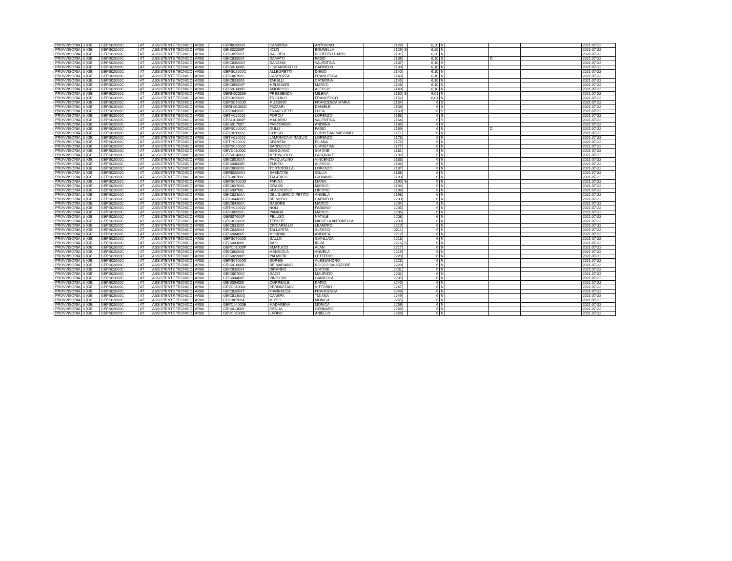| PROVVISORIA | 3 | GE | GEPS02000C | AT | ASSISTENTE TECNICO | AR08 | I | GERI02000N | CAMBREA | ANTONINO | 2128 | | 6,20 | N | | | | 2021-07-22 |
| PROVVISORIA | 3 | GE | GEPS02000C | AT | ASSISTENTE TECNICO | AR08 | I | GEIS02200P | IOZZI | BRUNELLA | 2129 | S | 6,20 | N | | | | 2021-07-22 |
| PROVVISORIA | 3 | GE | GEPS02000C | AT | ASSISTENTE TECNICO | AR08 | I | GEIC85500T | DAL BEN | ROBERTO DARIO | 2131 | | 6,20 | N | | | | 2021-07-22 |
| PROVVISORIA | 3 | GE | GEPS02000C | AT | ASSISTENTE TECNICO | AR08 | I | GEIC838004 | DAMATO | FABIO | 2136 | | 6,10 | S | | D | | 2021-07-22 |
| PROVVISORIA | 3 | GE | GEPS02000C | AT | ASSISTENTE TECNICO | AR08 | I | GEIC83000D | DANZANI | VALENTINA | 2137 | | 6,10 | S | | | | 2021-07-22 |
| PROVVISORIA | 3 | GE | GEPS02000C | AT | ASSISTENTE TECNICO | AR08 | I | GEIS01600B | LISSANDRELLO | CARMELO | 2139 | | 6,10 | N | | | | 2021-07-22 |
| PROVVISORIA | 3 | GE | GEPS02000C | AT | ASSISTENTE TECNICO | AR08 | I | GEPS02000C | ALLEGRETTI | DIEGO | 2140 | | 6,10 | N | | | | 2021-07-22 |
| PROVVISORIA | 3 | GE | GEPS02000C | AT | ASSISTENTE TECNICO | AR08 | I | GEIC80700C | CARROZZA | FRANCESCA | 2143 | | 6,10 | N | | | | 2021-07-22 |
| PROVVISORIA | 3 | GE | GEPS02000C | AT | ASSISTENTE TECNICO | AR08 | I | GEIC831009 | TARELLI | CATERINA | 2145 | | 6,10 | N | | | | 2021-07-22 |
| PROVVISORIA | 3 | GE | GEPS02000C | AT | ASSISTENTE TECNICO | AR08 | I | GEIC85000P | MELISSARI | MARCO | 2148 | | 6,10 | N | | | | 2021-07-22 |
| PROVVISORIA | 3 | GE | GEPS02000C | AT | ASSISTENTE TECNICO | AR08 | I | GEIS01600B | AMOROSO | ALESSIO | 2149 | | 6,10 | N | | | | 2021-07-22 |
| PROVVISORIA | 3 | GE | GEPS02000C | AT | ASSISTENTE TECNICO | AR08 | I | GERH020006 | PRESSENDA | MILENA | 2150 | S | 6,01 | N | | | | 2021-07-22 |
| PROVVISORIA | 3 | GE | GEPS02000C | AT | ASSISTENTE TECNICO | AR08 | I | GEIC829009 | TRICHILO | FRANCESCO | 2152 | | 6,01 | N | | | | 2021-07-22 |
| PROVVISORIA | 3 | GE | GEPS02000C | AT | ASSISTENTE TECNICO | AR08 | I | GEPS07000D | MUSSINO | FRANCESCA MARIA | 2154 | | 6 | S | | | | 2021-07-22 |
| PROVVISORIA | 3 | GE | GEPS02000C | AT | ASSISTENTE TECNICO | AR08 | I | GERH01000G | FAZZARI | DANIELE | 2158 | | 6 | S | | | | 2021-07-22 |
| PROVVISORIA | 3 | GE | GEPS02000C | AT | ASSISTENTE TECNICO | AR08 | I | GEIC84900E | FRANCHETTI | LUCA | 2160 | | 6 | S | | | | 2021-07-22 |
| PROVVISORIA | 3 | GE | GEPS02000C | AT | ASSISTENTE TECNICO | AR08 | I | GETH020002 | PORCU' | LORENZO | 2163 | | 6 | S | | | | 2021-07-22 |
| PROVVISORIA | 3 | GE | GEPS02000C | AT | ASSISTENTE TECNICO | AR08 | I | GESL01000P | MACARIO | VALENTINA | 2164 | | 6 | S | | | | 2021-07-22 |
| PROVVISORIA | 3 | GE | GEPS02000C | AT | ASSISTENTE TECNICO | AR08 | I | GEIS017007 | PASTORINO | ANDREA | 2165 | | 6 | S | | | | 2021-07-22 |
| PROVVISORIA | 3 | GE | GEPS02000C | AT | ASSISTENTE TECNICO | AR08 | I | GEPS02000C | GULLI | FABIO | 2169 | | 6 | N | | D | | 2021-07-22 |
| PROVVISORIA | 3 | GE | GEPS02000C | AT | ASSISTENTE TECNICO | AR08 | I | GEIC82000V | COSSO | CHRISTIAN MASSIMO | 2171 | | 6 | N | | | | 2021-07-22 |
| PROVVISORIA | 3 | GE | GEPS02000C | AT | ASSISTENTE TECNICO | AR08 | I | GETH020002 | LAMONICA MIRAGLIO | LORENZO | 2173 | | 6 | N | | | | 2021-07-22 |
| PROVVISORIA | 3 | GE | GEPS02000C | AT | ASSISTENTE TECNICO | AR08 | I | GETH020002 | SFAMENI | ELIANA | 2176 | | 6 | N | | | | 2021-07-22 |
| PROVVISORIA | 3 | GE | GEPS02000C | AT | ASSISTENTE TECNICO | AR08 | I | GEPS02000C | BARDUCCO | CHRISTIAN | 2177 | | 6 | N | | | | 2021-07-22 |
| PROVVISORIA | 3 | GE | GEPS02000C | AT | ASSISTENTE TECNICO | AR08 | I | GEVC010002 | BOGGIANO | SIMONE | 2181 | | 6 | N | | | | 2021-07-22 |
| PROVVISORIA | 3 | GE | GEPS02000C | AT | ASSISTENTE TECNICO | AR08 | I | GEIS01400Q | MERINGOLO | PASQUALE | 2182 | | 6 | N | | | | 2021-07-22 |
| PROVVISORIA | 3 | GE | GEPS02000C | AT | ASSISTENTE TECNICO | AR08 | I | GEIC85200A | PASQUALINO | VINCENZO | 2183 | | 6 | N | | | | 2021-07-22 |
| PROVVISORIA | 3 | GE | GEPS02000C | AT | ASSISTENTE TECNICO | AR08 | I | GEIS00600R | ELISEO | ALESSIO | 2184 | | 6 | N | | | | 2021-07-22 |
| PROVVISORIA | 3 | GE | GEPS02000C | AT | ASSISTENTE TECNICO | AR08 | I | GEIC808008 | TORTORELLA | LORENZO | 2187 | | 6 | N | | | | 2021-07-22 |
| PROVVISORIA | 3 | GE | GEPS02000C | AT | ASSISTENTE TECNICO | AR08 | I | GERI02000N | SABBATINI | GIULIA | 2188 | | 6 | N | | | | 2021-07-22 |
| PROVVISORIA | 3 | GE | GEPS02000C | AT | ASSISTENTE TECNICO | AR08 | I | GEIC80700C | TALARICO | GIOVANNI | 2189 | | 6 | N | | | | 2021-07-22 |
| PROVVISORIA | 3 | GE | GEPS02000C | AT | ASSISTENTE TECNICO | AR08 | I | GEPS07000D | FARINA | MARIA | 2190 | S | 6 | N | | | | 2021-07-22 |
| PROVVISORIA | 3 | GE | GEPS02000C | AT | ASSISTENTE TECNICO | AR08 | I | GEIC837008 | GRASSI | MARCO | 2194 | | 6 | N | | | | 2021-07-22 |
| PROVVISORIA | 3 | GE | GEPS02000C | AT | ASSISTENTE TECNICO | AR08 | I | GEIS00700L | SPAGNUOLO | LIBORIO | 2196 | | 6 | N | | | | 2021-07-22 |
| PROVVISORIA | 3 | GE | GEPS02000C | AT | ASSISTENTE TECNICO | AR08 | I | GEIC82300A | DEL GUERCIO PETITO | ANGELA | 2198 | | 6 | N | | | | 2021-07-22 |
| PROVVISORIA | 3 | GE | GEPS02000C | AT | ASSISTENTE TECNICO | AR08 | I | GEIC84400B | DE MORO | CARMELO | 2200 | | 6 | N | | | | 2021-07-22 |
| PROVVISORIA | 3 | GE | GEPS02000C | AT | ASSISTENTE TECNICO | AR08 | I | GEIC84100X | RASORE | MARCO | 2204 | | 6 | N | | | | 2021-07-22 |
| PROVVISORIA | 3 | GE | GEPS02000C | AT | ASSISTENTE TECNICO | AR08 | I | GETH020002 | NOLI | FABIANO | 2205 | | 6 | N | | | | 2021-07-22 |
| PROVVISORIA | 3 | GE | GEPS02000C | AT | ASSISTENTE TECNICO | AR08 | I | GEIC86500C | PANAJA | MARCO | 2206 | | 6 | N | | | | 2021-07-22 |
| PROVVISORIA | 3 | GE | GEPS02000C | AT | ASSISTENTE TECNICO | AR08 | I | GERI07000P | PELUSO | NATALE | 2208 | | 6 | N | | | | 2021-07-22 |
| PROVVISORIA | 3 | GE | GEPS02000C | AT | ASSISTENTE TECNICO | AR08 | I | GEIC81200X | TERSITE | MICHELA ANTONELLA | 2209 | | 6 | N | | | | 2021-07-22 |
| PROVVISORIA | 3 | GE | GEPS02000C | AT | ASSISTENTE TECNICO | AR08 | I | GEIC831009 | CICCARELLO | LEANDRO | 2210 | | 6 | N | | | | 2021-07-22 |
| PROVVISORIA | 3 | GE | GEPS02000C | AT | ASSISTENTE TECNICO | AR08 | I | GEIC838004 | TALLARITA | ALESSIO | 2211 | | 6 | N | | | | 2021-07-22 |
| PROVVISORIA | 3 | GE | GEPS02000C | AT | ASSISTENTE TECNICO | AR08 | I | GEIS004005 | MONDINI | ANDREA | 2212 | | 6 | N | | | | 2021-07-22 |
| PROVVISORIA | 3 | GE | GEPS02000C | AT | ASSISTENTE TECNICO | AR08 | I | GEPS07000D | GALLO | GIANLUCA | 2213 | | 6 | N | | | | 2021-07-22 |
| PROVVISORIA | 3 | GE | GEPS02000C | AT | ASSISTENTE TECNICO | AR08 | I | GEIS003009 | BAIG | IRUM | 2216 | S | 6 | N | | | | 2021-07-22 |
| PROVVISORIA | 3 | GE | GEPS02000C | AT | ASSISTENTE TECNICO | AR08 | I | GEPC01000P | AMATUCCI | ALAN | 2217 | | 6 | N | | | | 2021-07-22 |
| PROVVISORIA | 3 | GE | GEPS02000C | AT | ASSISTENTE TECNICO | AR08 | I | GEIC808008 | MANGIOLA | ANGELA | 2219 | | 6 | N | | | | 2021-07-22 |
| PROVVISORIA | 3 | GE | GEPS02000C | AT | ASSISTENTE TECNICO | AR08 | I | GEIS02200P | PALMIERI | LETTERIO | 2220 | | 6 | N | | | | 2021-07-22 |
| PROVVISORIA | 3 | GE | GEPS02000C | AT | ASSISTENTE TECNICO | AR08 | I | GEPS07000D | SORESI | ALESSANDRO | 2223 | | 6 | N | | | | 2021-07-22 |
| PROVVISORIA | 3 | GE | GEPS02000C | AT | ASSISTENTE TECNICO | AR08 | I | GEIS01600B | DE MARIANO | ROCCO SALVATORE | 2229 | | 6 | N | | | | 2021-07-22 |
| PROVVISORIA | 3 | GE | GEPS02000C | AT | ASSISTENTE TECNICO | AR08 | I | GEIC838004 | DIRANNO | SIMONE | 2231 | | 6 | N | | | | 2021-07-22 |
| PROVVISORIA | 3 | GE | GEPS02000C | AT | ASSISTENTE TECNICO | AR08 | I | GEIC80700C | DACO | MAURIZIO | 2232 | | 6 | N | | | | 2021-07-22 |
| PROVVISORIA | 3 | GE | GEPS02000C | AT | ASSISTENTE TECNICO | AR08 | I | GEIS004005 | VINDIGNI | GIANLUCA | 2235 | | 6 | N | | | | 2021-07-22 |
| PROVVISORIA | 3 | GE | GEPS02000C | AT | ASSISTENTE TECNICO | AR08 | I | GEIS004005 | CORREALE | DARIO | 2240 | | 6 | N | | | | 2021-07-22 |
| PROVVISORIA | 3 | GE | GEPS02000C | AT | ASSISTENTE TECNICO | AR08 | I | GEVC010002 | VERNAZZANO | VITTORIO | 2247 | | 6 | N | | | | 2021-07-22 |
| PROVVISORIA | 3 | GE | GEPS02000C | AT | ASSISTENTE TECNICO | AR08 | I | GEIC82600T | FIANNACCA | FRANCESCA | 2248 | | 6 | N | | | | 2021-07-22 |
| PROVVISORIA | 3 | GE | GEPS02000C | AT | ASSISTENTE TECNICO | AR08 | I | GEIC81300Q | CANEPA | TIZIANA | 2249 | | 6 | N | | | | 2021-07-22 |
| PROVVISORIA | 3 | GE | GEPS02000C | AT | ASSISTENTE TECNICO | AR08 | I | GEIC867004 | MUZIO | MONICA | 2255 | | 6 | N | | | | 2021-07-22 |
| PROVVISORIA | 3 | GE | GEPS02000C | AT | ASSISTENTE TECNICO | AR08 | I | GEPC04000E | MADARENA | MONICA | 2256 | | 6 | N | | | | 2021-07-22 |
| PROVVISORIA | 3 | GE | GEPS02000C | AT | ASSISTENTE TECNICO | AR08 | I | GEIS01300X | GENUA | GENNARO | 2258 | | 6 | N | | | | 2021-07-22 |
| PROVVISORIA | 3 | GE | GEPS02000C | AT | ASSISTENTE TECNICO | AR08 | I | GEVC010002 | LATINO | ANIELLO | 2259 | | 6 | N | | | | 2021-07-22 |